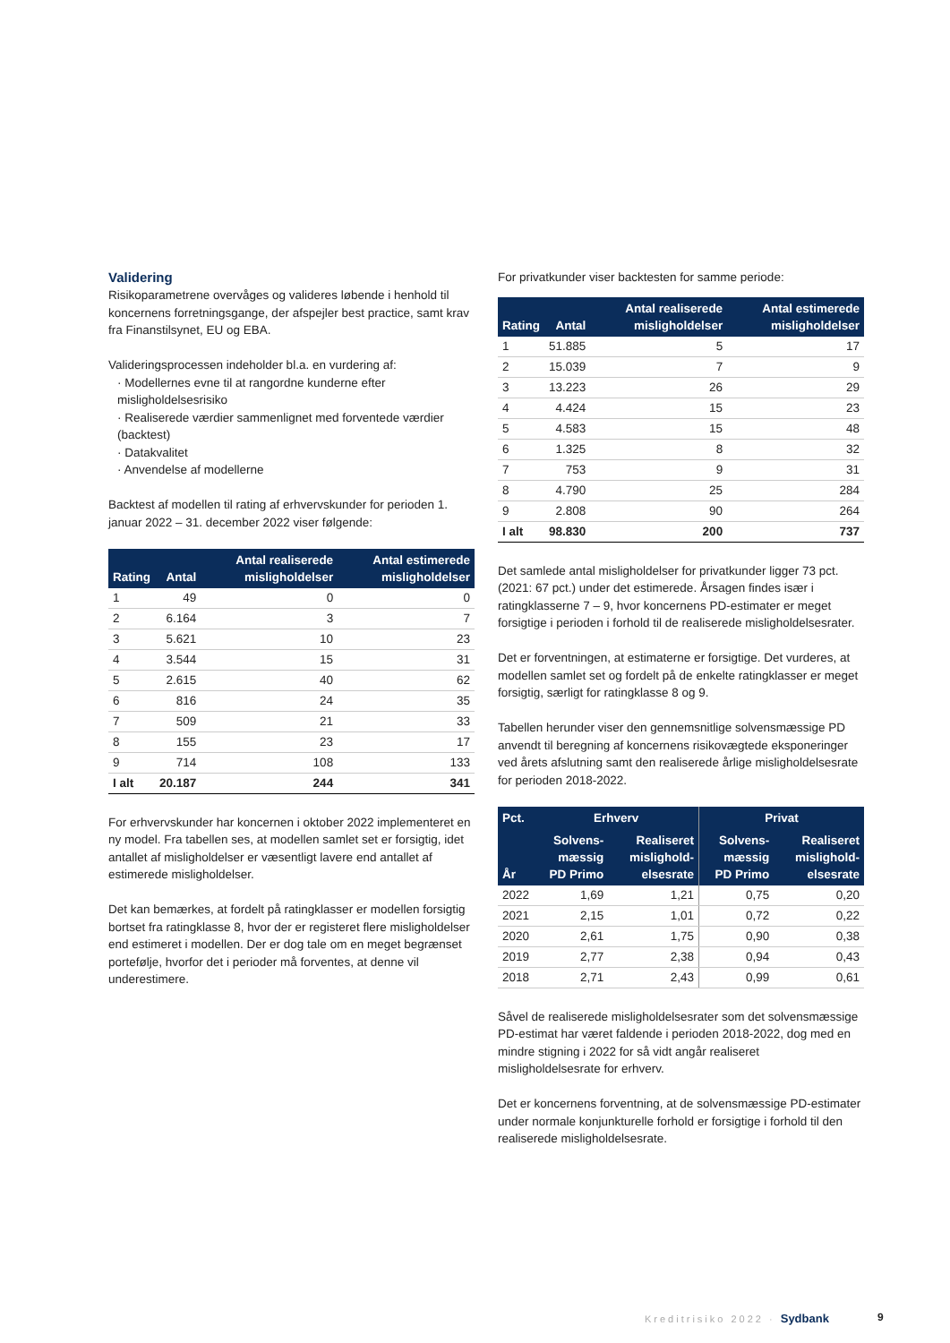Validering
Risikoparametrene overvåges og valideres løbende i henhold til koncernens forretningsgange, der afspejler best practice, samt krav fra Finanstilsynet, EU og EBA.
Valideringsprocessen indeholder bl.a. en vurdering af:
· Modellernes evne til at rangordne kunderne efter misligholdelsesrisiko
· Realiserede værdier sammenlignet med forventede værdier (backtest)
· Datakvalitet
· Anvendelse af modellerne
Backtest af modellen til rating af erhvervskunder for perioden 1. januar 2022 – 31. december 2022 viser følgende:
| Rating | Antal | Antal realiserede misligholdelser | Antal estimerede misligholdelser |
| --- | --- | --- | --- |
| 1 | 49 | 0 | 0 |
| 2 | 6.164 | 3 | 7 |
| 3 | 5.621 | 10 | 23 |
| 4 | 3.544 | 15 | 31 |
| 5 | 2.615 | 40 | 62 |
| 6 | 816 | 24 | 35 |
| 7 | 509 | 21 | 33 |
| 8 | 155 | 23 | 17 |
| 9 | 714 | 108 | 133 |
| I alt | 20.187 | 244 | 341 |
For erhvervskunder har koncernen i oktober 2022 implementeret en ny model. Fra tabellen ses, at modellen samlet set er forsigtig, idet antallet af misligholdelser er væsentligt lavere end antallet af estimerede misligholdelser.
Det kan bemærkes, at fordelt på ratingklasser er modellen forsigtig bortset fra ratingklasse 8, hvor der er registeret flere misligholdelser end estimeret i modellen. Der er dog tale om en meget begrænset portefølje, hvorfor det i perioder må forventes, at denne vil underestimere.
For privatkunder viser backtesten for samme periode:
| Rating | Antal | Antal realiserede misligholdelser | Antal estimerede misligholdelser |
| --- | --- | --- | --- |
| 1 | 51.885 | 5 | 17 |
| 2 | 15.039 | 7 | 9 |
| 3 | 13.223 | 26 | 29 |
| 4 | 4.424 | 15 | 23 |
| 5 | 4.583 | 15 | 48 |
| 6 | 1.325 | 8 | 32 |
| 7 | 753 | 9 | 31 |
| 8 | 4.790 | 25 | 284 |
| 9 | 2.808 | 90 | 264 |
| I alt | 98.830 | 200 | 737 |
Det samlede antal misligholdelser for privatkunder ligger 73 pct. (2021: 67 pct.) under det estimerede. Årsagen findes især i ratingklasserne 7 – 9, hvor koncernens PD-estimater er meget forsigtige i perioden i forhold til de realiserede misligholdelsesrater.
Det er forventningen, at estimaterne er forsigtige. Det vurderes, at modellen samlet set og fordelt på de enkelte ratingklasser er meget forsigtig, særligt for ratingklasse 8 og 9.
Tabellen herunder viser den gennemsnitlige solvensmæssige PD anvendt til beregning af koncernens risikovægtede eksponeringer ved årets afslutning samt den realiserede årlige misligholdelsesrate for perioden 2018-2022.
| Pct. | Erhverv | | Privat | |
| --- | --- | --- | --- | --- |
| År | Solvens-mæssig PD Primo | Realiseret mislighold-elsesrate | Solvens-mæssig PD Primo | Realiseret mislighold-elsesrate |
| 2022 | 1,69 | 1,21 | 0,75 | 0,20 |
| 2021 | 2,15 | 1,01 | 0,72 | 0,22 |
| 2020 | 2,61 | 1,75 | 0,90 | 0,38 |
| 2019 | 2,77 | 2,38 | 0,94 | 0,43 |
| 2018 | 2,71 | 2,43 | 0,99 | 0,61 |
Såvel de realiserede misligholdelsesrater som det solvensmæssige PD-estimat har været faldende i perioden 2018-2022, dog med en mindre stigning i 2022 for så vidt angår realiseret misligholdelsesrate for erhverv.
Det er koncernens forventning, at de solvensmæssige PD-estimater under normale konjunkturelle forhold er forsigtige i forhold til den realiserede misligholdelsesrate.
Kreditrisiko 2022 · Sydbank 9